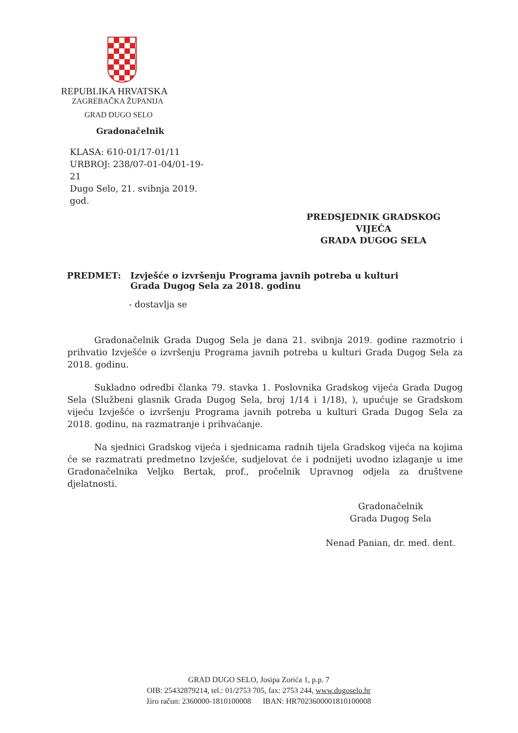REPUBLIKA HRVATSKA
ZAGREBAČKA ŽUPANIJA
GRAD DUGO SELO
Gradonačelnik
KLASA: 610-01/17-01/11
URBROJ: 238/07-01-04/01-19-21
Dugo Selo, 21. svibnja 2019. god.
PREDSJEDNIK GRADSKOG VIJEĆA
GRADA DUGOG SELA
PREDMET: Izvješće o izvršenju Programa javnih potreba u kulturi
Grada Dugog Sela za 2018. godinu
- dostavlja se
Gradonačelnik Grada Dugog Sela je dana 21. svibnja 2019. godine razmotrio i prihvatio Izvješće o izvršenju Programa javnih potreba u kulturi Grada Dugog Sela za 2018. godinu.
Sukladno odredbi članka 79. stavka 1. Poslovnika Gradskog vijeća Grada Dugog Sela (Službeni glasnik Grada Dugog Sela, broj 1/14 i 1/18), ), upućuje se Gradskom vijeću Izvješće o izvršenju Programa javnih potreba u kulturi Grada Dugog Sela za 2018. godinu, na razmatranje i prihvaćanje.
Na sjednici Gradskog vijeća i sjednicama radnih tijela Gradskog vijeća na kojima će se razmatrati predmetno Izvješće, sudjelovat će i podnijeti uvodno izlaganje u ime Gradonačelnika Veljko Bertak, prof., pročelnik Upravnog odjela za društvene djelatnosti.
Gradonačelnik
Grada Dugog Sela
Nenad Panian, dr. med. dent.
GRAD DUGO SELO, Josipa Zorića 1, p.p. 7
OIB: 25432879214, tel.: 01/2753 705, fax: 2753 244, www.dugoselo.hr
žiro račun: 2360000-1810100008 IBAN: HR7023600001810100008